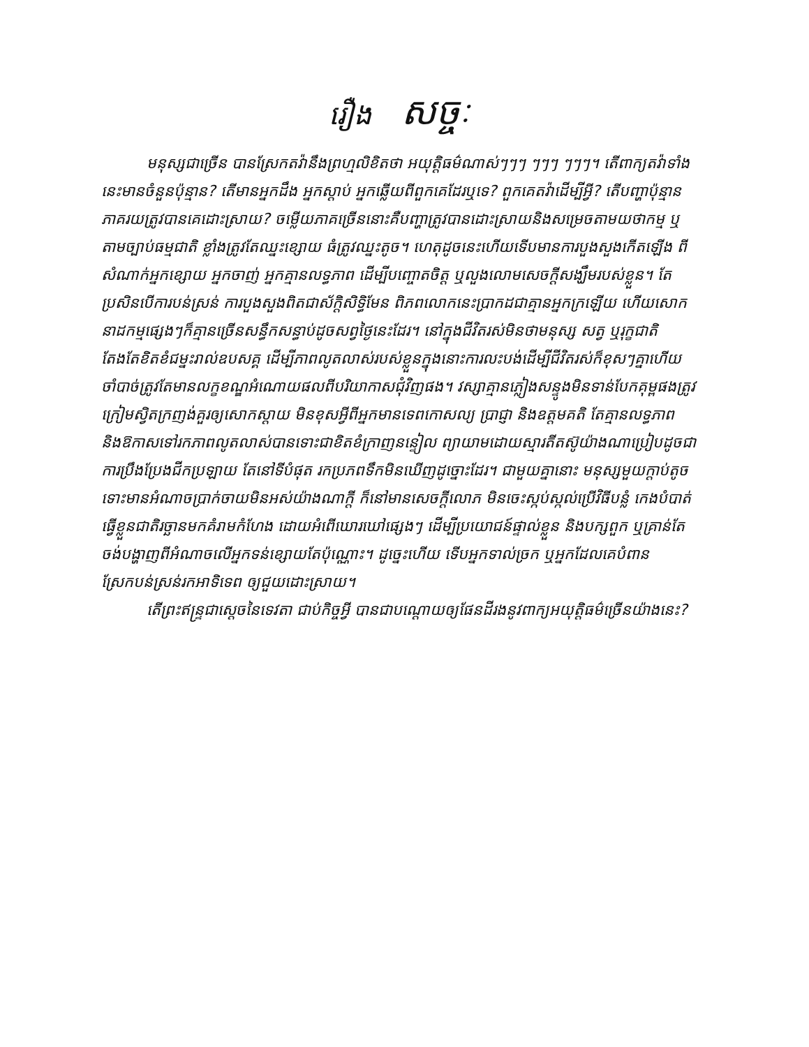រឿង សច្ចៈ
មនុស្សជាច្រើន បានស្រែកតវ៉ានឹងព្រហ្មលិខិតថា អយុត្តិធម៌ណាស់ៗៗៗ ៗៗៗ ៗៗៗ។ តើពាក្យតវ៉ាទាំងនេះមានចំនួនប៉ុន្មាន? តើមានអ្នកដឹង អ្នកស្តាប់ អ្នកឆ្លើយពីពួកគេដែរឬទេ? ពួកគេតវ៉ាដើម្បីអ្វី? តើបញ្ហាប៉ុន្មានភាគរយត្រូវបានគេដោះស្រាយ? ចម្លើយភាគច្រើននោះគឺបញ្ហាត្រូវបានដោះស្រាយនិងសម្រេចតាមយថាកម្ម ឬតាមច្បាប់ធម្មជាតិ ខ្លាំងត្រូវតែឈ្នះខ្សោយ ធំត្រូវឈ្នះតូច។ ហេតុដូចនេះហើយទើបមានការបួងសួងកើតឡើង ពីសំណាក់អ្នកខ្សោយ អ្នកចាញ់ អ្នកគ្មានលទ្ធភាព ដើម្បីបញ្ចោតចិត្ត ឬលួងលោមសេចក្តីសង្ឃឹមរបស់ខ្លួន។ តែប្រសិនបើការបន់ស្រន់ ការបួងសួងពិតជាស័ក្តិសិទ្ធិមែន ពិភពលោកនេះប្រាកដជាគ្មានអ្នកក្រឡើយ ហើយសោកនាដកម្មផ្សេងៗក៏គ្មានច្រើនសន្ធឹកសន្ធាប់ដូចសព្វថ្ងៃនេះដែរ។ នៅក្នុងជីវិតរស់មិនថាមនុស្ស សត្វ ឬរុក្ខជាតិ តែងតែខិតខំជម្នះរាល់ឧបសគ្គ ដើម្បីភាពលូតលាស់របស់ខ្លួនក្នុងនោះការលះបង់ដើម្បីជីវិតរស់ក៏ខុសៗគ្នាហើយចាំបាច់ត្រូវតែមានលក្ខខណ្ឌអំណោយផលពីបរិយាកាសជុំវិញផង។ វស្សាគ្មានភ្លៀងសន្ទូងមិនទាន់បែកគុម្ពផងត្រូវក្រៀមស្វិតក្រញង់គួរឲ្យសោកស្តាយ មិនខុសអ្វីពីអ្នកមានទេពកោសល្យ ប្រាជ្ញា និងឧត្តមគតិ តែគ្មានលទ្ធភាព និងឱកាសទៅរកភាពលូតលាស់បានទោះជាខិតខំក្រាញនន្ទៀល ព្យាយាមដោយស្មារតីតស៊ូយ៉ាងណាប្រៀបដូចជាការប្រឹងប្រែងជីកប្រឡាយ តែនៅទីបំផុត រកប្រភពទឹកមិនឃើញដូច្នោះដែរ។ ជាមួយគ្នានោះ មនុស្សមួយក្តាប់តូច ទោះមានអំណាចប្រាក់ចាយមិនអស់យ៉ាងណាក្តី ក៏នៅមានសេចក្តីលោភ មិនចេះស្កប់ស្កល់ប្រើវិធីបន្លំ កេងបំបាត់ ធ្វើខ្លួនជាតិរច្ឆានមកគំរាមកំហែង ដោយអំពើឃោរឃៅផ្សេងៗ ដើម្បីប្រយោជន៍ផ្ទាល់ខ្លួន និងបក្សពួក ឬគ្រាន់តែចង់បង្ហាញពីអំណាចលើអ្នកទន់ខ្សោយតែប៉ុណ្ណោះ។ ដូច្នេះហើយ ទើបអ្នកទាល់ច្រក ឬអ្នកដែលគេបំពាន ស្រែកបន់ស្រន់រកអាទិទេព ឲ្យជួយដោះស្រាយ។
តើព្រះឥន្ទ្រជាស្តេចនៃទេវតា ជាប់កិច្ចអ្វី បានជាបណ្តោយឲ្យផែនដីរងនូវពាក្យអយុត្តិធម៌ច្រើនយ៉ាងនេះ?